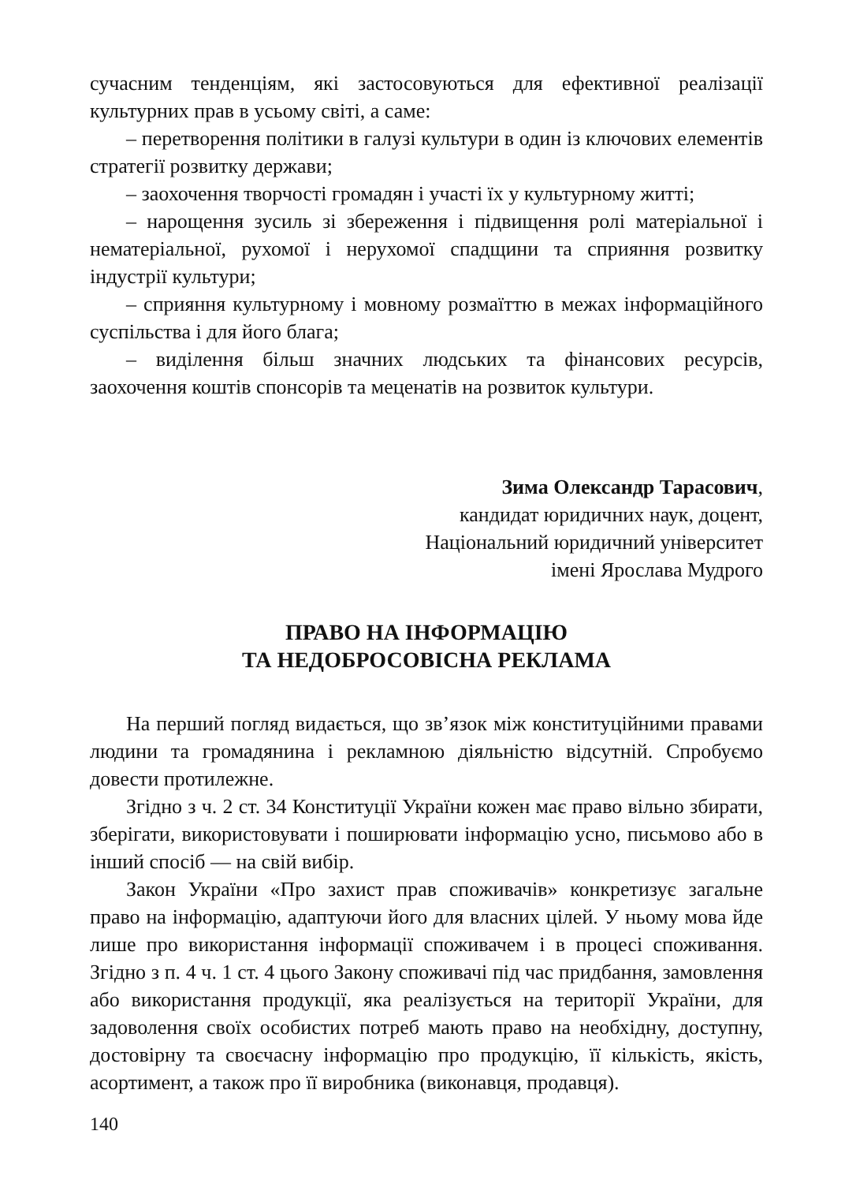сучасним тенденціям, які застосовуються для ефективної реалізації культурних прав в усьому світі, а саме:
– перетворення політики в галузі культури в один із ключових елементів стратегії розвитку держави;
– заохочення творчості громадян і участі їх у культурному житті;
– нарощення зусиль зі збереження і підвищення ролі матеріальної і нематеріальної, рухомої і нерухомої спадщини та сприяння розвитку індустрії культури;
– сприяння культурному і мовному розмаїттю в межах інформаційного суспільства і для його блага;
– виділення більш значних людських та фінансових ресурсів, заохочення коштів спонсорів та меценатів на розвиток культури.
Зима Олександр Тарасович,
кандидат юридичних наук, доцент,
Національний юридичний університет
імені Ярослава Мудрого
ПРАВО НА ІНФОРМАЦІЮ
ТА НЕДОБРОСОВІСНА РЕКЛАМА
На перший погляд видається, що зв’язок між конституційними правами людини та громадянина і рекламною діяльністю відсутній. Спробуємо довести протилежне.
Згідно з ч. 2 ст. 34 Конституції України кожен має право вільно збирати, зберігати, використовувати і поширювати інформацію усно, письмово або в інший спосіб — на свій вибір.
Закон України «Про захист прав споживачів» конкретизує загальне право на інформацію, адаптуючи його для власних цілей. У ньому мова йде лише про використання інформації споживачем і в процесі споживання. Згідно з п. 4 ч. 1 ст. 4 цього Закону споживачі під час придбання, замовлення або використання продукції, яка реалізується на території України, для задоволення своїх особистих потреб мають право на необхідну, доступну, достовірну та своєчасну інформацію про продукцію, її кількість, якість, асортимент, а також про її виробника (виконавця, продавця).
140